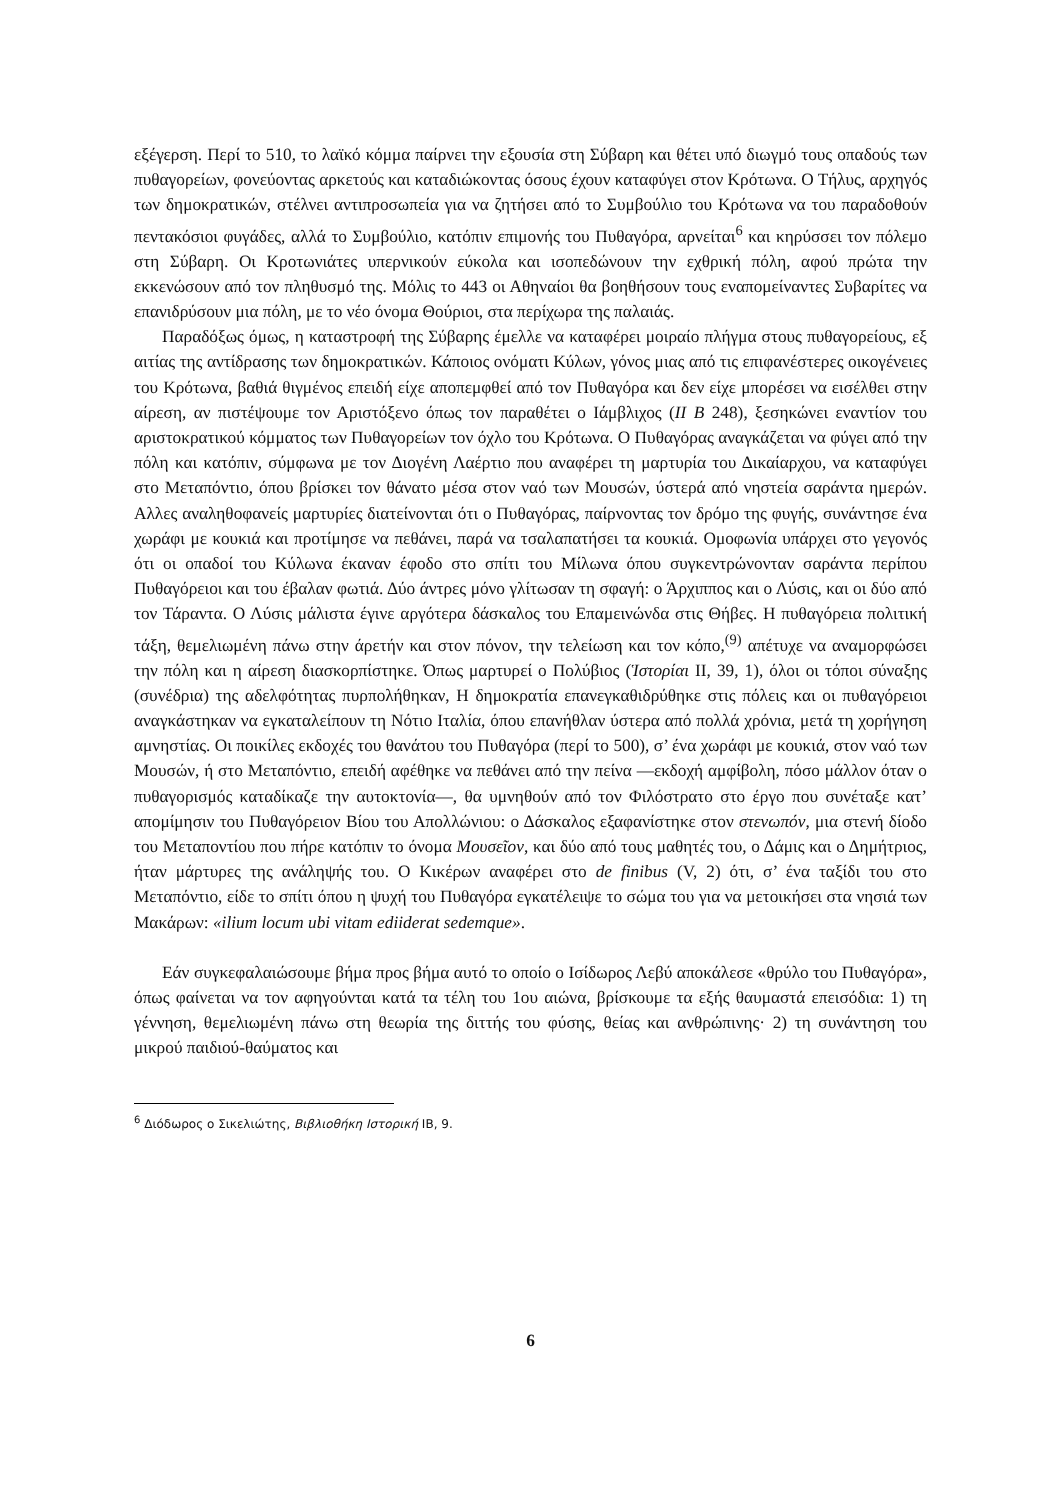εξέγερση. Περί το 510, το λαϊκό κόμμα παίρνει την εξουσία στη Σύβαρη και θέτει υπό διωγμό τους οπαδούς των πυθαγορείων, φονεύοντας αρκετούς και καταδιώκοντας όσους έχουν καταφύγει στον Κρότωνα. Ο Τήλυς, αρχηγός των δημοκρατικών, στέλνει αντιπροσωπεία για να ζητήσει από το Συμβούλιο του Κρότωνα να του παραδοθούν πεντακόσιοι φυγάδες, αλλά το Συμβούλιο, κατόπιν επιμονής του Πυθαγόρα, αρνείται<sup>6</sup> και κηρύσσει τον πόλεμο στη Σύβαρη. Οι Κροτωνιάτες υπερνικούν εύκολα και ισοπεδώνουν την εχθρική πόλη, αφού πρώτα την εκκενώσουν από τον πληθυσμό της. Μόλις το 443 οι Αθηναίοι θα βοηθήσουν τους εναπομείναντες Συβαρίτες να επανιδρύσουν μια πόλη, με το νέο όνομα Θούριοι, στα περίχωρα της παλαιάς.
Παραδόξως όμως, η καταστροφή της Σύβαρης έμελλε να καταφέρει μοιραίο πλήγμα στους πυθαγορείους, εξ αιτίας της αντίδρασης των δημοκρατικών. Κάποιος ονόματι Κύλων, γόνος μιας από τις επιφανέστερες οικογένειες του Κρότωνα, βαθιά θιγμένος επειδή είχε αποπεμφθεί από τον Πυθαγόρα και δεν είχε μπορέσει να εισέλθει στην αίρεση, αν πιστέψουμε τον Αριστόξενο όπως τον παραθέτει ο Ιάμβλιχος (II B 248), ξεσηκώνει εναντίον του αριστοκρατικού κόμματος των Πυθαγορείων τον όχλο του Κρότωνα. Ο Πυθαγόρας αναγκάζεται να φύγει από την πόλη και κατόπιν, σύμφωνα με τον Διογένη Λαέρτιο που αναφέρει τη μαρτυρία του Δικαίαρχου, να καταφύγει στο Μεταπόντιο, όπου βρίσκει τον θάνατο μέσα στον ναό των Μουσών, ύστερά από νηστεία σαράντα ημερών. Αλλες αναληθοφανείς μαρτυρίες διατείνονται ότι ο Πυθαγόρας, παίρνοντας τον δρόμο της φυγής, συνάντησε ένα χωράφι με κουκιά και προτίμησε να πεθάνει, παρά να τσαλαπατήσει τα κουκιά. Ομοφωνία υπάρχει στο γεγονός ότι οι οπαδοί του Κύλωνα έκαναν έφοδο στο σπίτι του Μίλωνα όπου συγκεντρώνονταν σαράντα περίπου Πυθαγόρειοι και του έβαλαν φωτιά. Δύο άντρες μόνο γλίτωσαν τη σφαγή: ο Άρχιππος και ο Λύσις, και οι δύο από τον Τάραντα. Ο Λύσις μάλιστα έγινε αργότερα δάσκαλος του Επαμεινώνδα στις Θήβες. Η πυθαγόρεια πολιτική τάξη, θεμελιωμένη πάνω στην άρετήν και στον πόνον, την τελείωση και τον κόπο,<sup>(9)</sup> απέτυχε να αναμορφώσει την πόλη και η αίρεση διασκορπίστηκε. Όπως μαρτυρεί ο Πολύβιος (Ἱστορίαι II, 39, 1), όλοι οι τόποι σύναξης (συνέδρια) της αδελφότητας πυρπολήθηκαν, Η δημοκρατία επανεγκαθιδρύθηκε στις πόλεις και οι πυθαγόρειοι αναγκάστηκαν να εγκαταλείπουν τη Νότιο Ιταλία, όπου επανήθλαν ύστερα από πολλά χρόνια, μετά τη χορήγηση αμνηστίας. Οι ποικίλες εκδοχές του θανάτου του Πυθαγόρα (περί το 500), σ’ ένα χωράφι με κουκιά, στον ναό των Μουσών, ή στο Μεταπόντιο, επειδή αφέθηκε να πεθάνει από την πείνα —εκδοχή αμφίβολη, πόσο μάλλον όταν ο πυθαγορισμός καταδίκαζε την αυτοκτονία—, θα υμνηθούν από τον Φιλόστρατο στο έργο που συνέταξε κατ’ απομίμησιν του Πυθαγόρειον Βίου του Απολλώνιου: ο Δάσκαλος εξαφανίστηκε στον στενωπόν, μια στενή δίοδο του Μεταποντίου που πήρε κατόπιν το όνομα Μουσεῖον, και δύο από τους μαθητές του, ο Δάμις και ο Δημήτριος, ήταν μάρτυρες της ανάληψής του. Ο Κικέρων αναφέρει στο de finibus (V, 2) ότι, σ’ ένα ταξίδι του στο Μεταπόντιο, είδε το σπίτι όπου η ψυχή του Πυθαγόρα εγκατέλειψε το σώμα του για να μετοικήσει στα νησιά των Μακάρων: «ilium locum ubi vitam ediiderat sedemque».
Εάν συγκεφαλαιώσουμε βήμα προς βήμα αυτό το οποίο ο Ισίδωρος Λεβύ αποκάλεσε «θρύλο του Πυθαγόρα», όπως φαίνεται να τον αφηγούνται κατά τα τέλη του 1ου αιώνα, βρίσκουμε τα εξής θαυμαστά επεισόδια: 1) τη γέννηση, θεμελιωμένη πάνω στη θεωρία της διττής του φύσης, θείας και ανθρώπινης· 2) τη συνάντηση του μικρού παιδιού-θαύματος και
<sup>6</sup> Διόδωρος ο Σικελιώτης, Βιβλιοθήκη Ιστορική ΙΒ, 9.
6